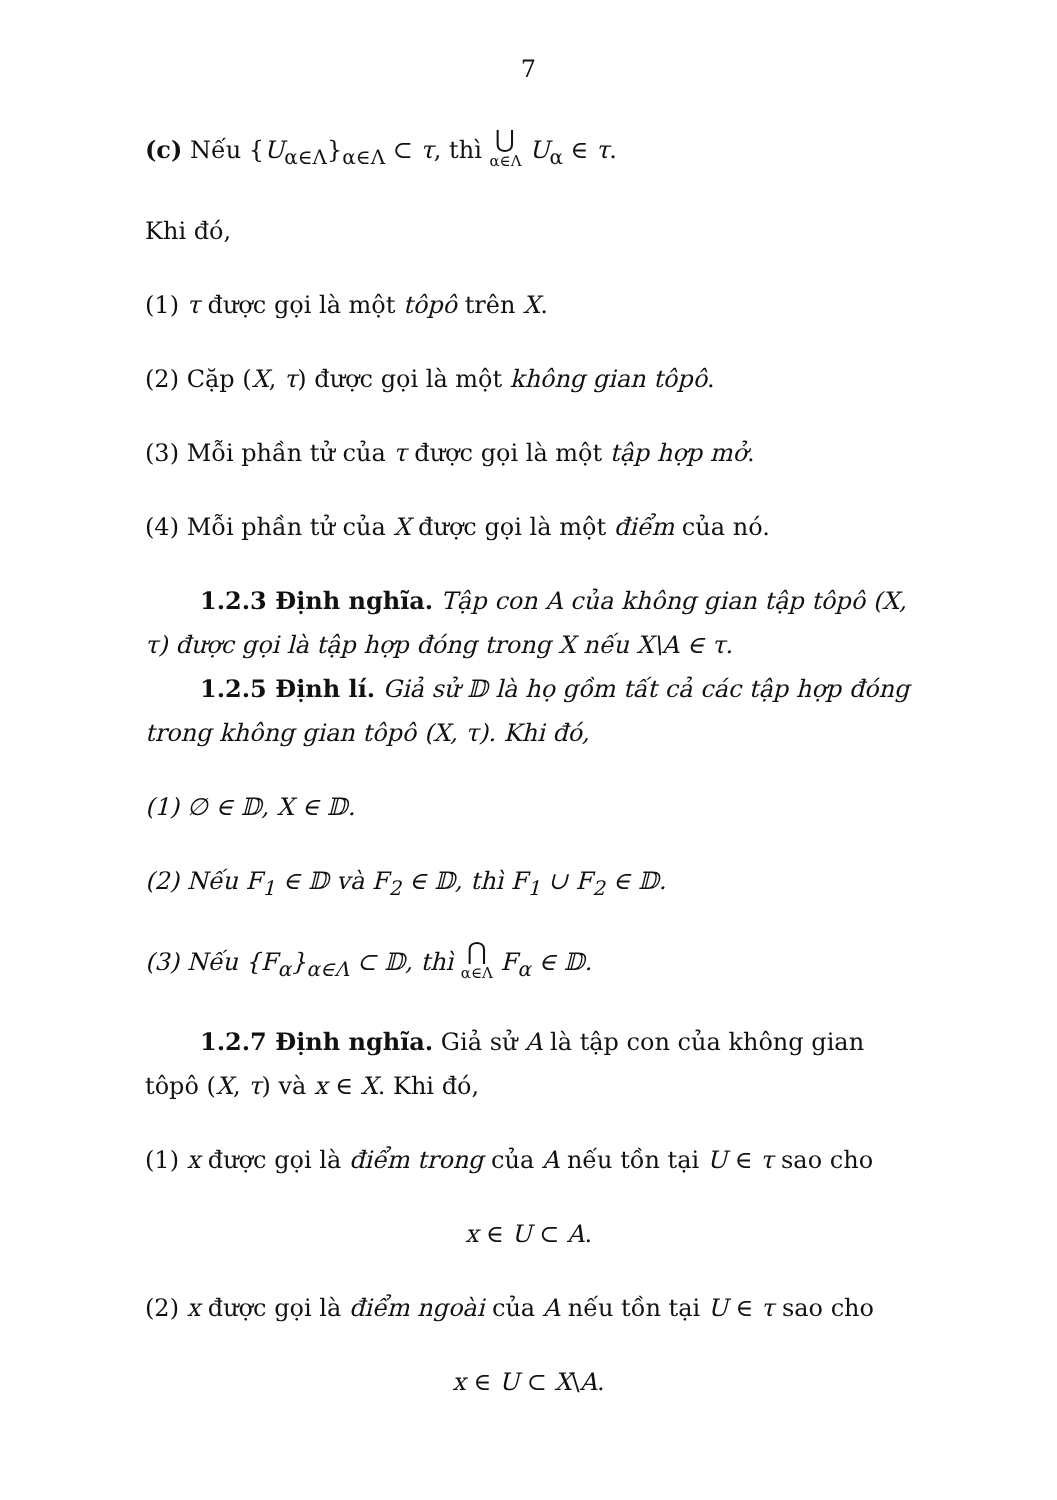7
(c) Nếu {U<sub>α∈Λ</sub>}<sub>α∈Λ</sub> ⊂ τ, thì ⋃ α∈Λ U<sub>α</sub> ∈ τ.
Khi đó,
(1) τ được gọi là một tôpô trên X.
(2) Cặp (X, τ) được gọi là một không gian tôpô.
(3) Mỗi phần tử của τ được gọi là một tập hợp mở.
(4) Mỗi phần tử của X được gọi là một điểm của nó.
1.2.3 Định nghĩa. Tập con A của không gian tập tôpô (X, τ) được gọi là tập hợp đóng trong X nếu X\A ∈ τ.
1.2.5 Định lí. Giả sử 𝔻 là họ gồm tất cả các tập hợp đóng trong không gian tôpô (X, τ). Khi đó,
(1) ∅ ∈ 𝔻, X ∈ 𝔻.
(2) Nếu F<sub>1</sub> ∈ 𝔻 và F<sub>2</sub> ∈ 𝔻, thì F<sub>1</sub> ∪ F<sub>2</sub> ∈ 𝔻.
(3) Nếu {F<sub>α</sub>}<sub>α∈Λ</sub> ⊂ 𝔻, thì ⋂ α∈Λ F<sub>α</sub> ∈ 𝔻.
1.2.7 Định nghĩa. Giả sử A là tập con của không gian tôpô (X, τ) và x ∈ X. Khi đó,
(1) x được gọi là điểm trong của A nếu tồn tại U ∈ τ sao cho
x ∈ U ⊂ A.
(2) x được gọi là điểm ngoài của A nếu tồn tại U ∈ τ sao cho
x ∈ U ⊂ X\A.